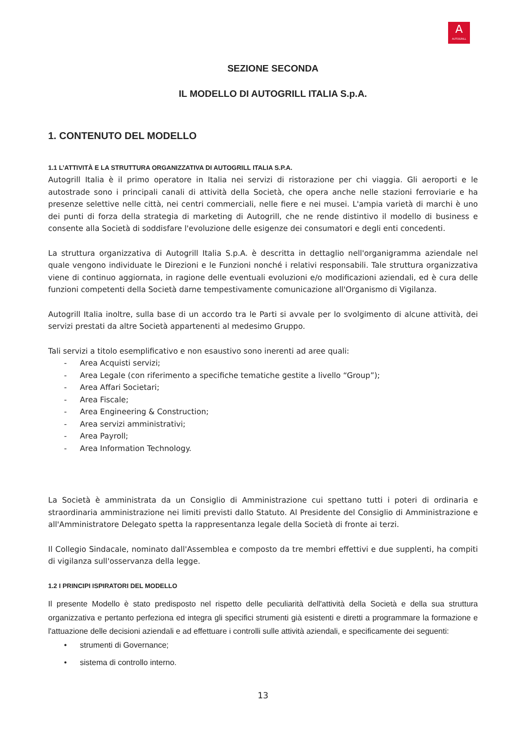A
AUTOGRILL
SEZIONE SECONDA
IL MODELLO DI AUTOGRILL ITALIA S.p.A.
1. CONTENUTO DEL MODELLO
1.1 L’ATTIVITÀ E LA STRUTTURA ORGANIZZATIVA DI AUTOGRILL ITALIA S.P.A.
Autogrill Italia è il primo operatore in Italia nei servizi di ristorazione per chi viaggia. Gli aeroporti e le autostrade sono i principali canali di attività della Società, che opera anche nelle stazioni ferroviarie e ha presenze selettive nelle città, nei centri commerciali, nelle fiere e nei musei. L'ampia varietà di marchi è uno dei punti di forza della strategia di marketing di Autogrill, che ne rende distintivo il modello di business e consente alla Società di soddisfare l'evoluzione delle esigenze dei consumatori e degli enti concedenti.
La struttura organizzativa di Autogrill Italia S.p.A. è descritta in dettaglio nell'organigramma aziendale nel quale vengono individuate le Direzioni e le Funzioni nonché i relativi responsabili. Tale struttura organizzativa viene di continuo aggiornata, in ragione delle eventuali evoluzioni e/o modificazioni aziendali, ed è cura delle funzioni competenti della Società darne tempestivamente comunicazione all'Organismo di Vigilanza.
Autogrill Italia inoltre, sulla base di un accordo tra le Parti si avvale per lo svolgimento di alcune attività, dei servizi prestati da altre Società appartenenti al medesimo Gruppo.
Tali servizi a titolo esemplificativo e non esaustivo sono inerenti ad aree quali:
- Area Acquisti servizi;
- Area Legale (con riferimento a specifiche tematiche gestite a livello “Group”);
- Area Affari Societari;
- Area Fiscale;
- Area Engineering & Construction;
- Area servizi amministrativi;
- Area Payroll;
- Area Information Technology.
La Società è amministrata da un Consiglio di Amministrazione cui spettano tutti i poteri di ordinaria e straordinaria amministrazione nei limiti previsti dallo Statuto. Al Presidente del Consiglio di Amministrazione e all'Amministratore Delegato spetta la rappresentanza legale della Società di fronte ai terzi.
Il Collegio Sindacale, nominato dall'Assemblea e composto da tre membri effettivi e due supplenti, ha compiti di vigilanza sull'osservanza della legge.
1.2 I PRINCIPI ISPIRATORI DEL MODELLO
Il presente Modello è stato predisposto nel rispetto delle peculiarità dell'attività della Società e della sua struttura organizzativa e pertanto perfeziona ed integra gli specifici strumenti già esistenti e diretti a programmare la formazione e l'attuazione delle decisioni aziendali e ad effettuare i controlli sulle attività aziendali, e specificamente dei seguenti:
• strumenti di Governance;
• sistema di controllo interno.
13